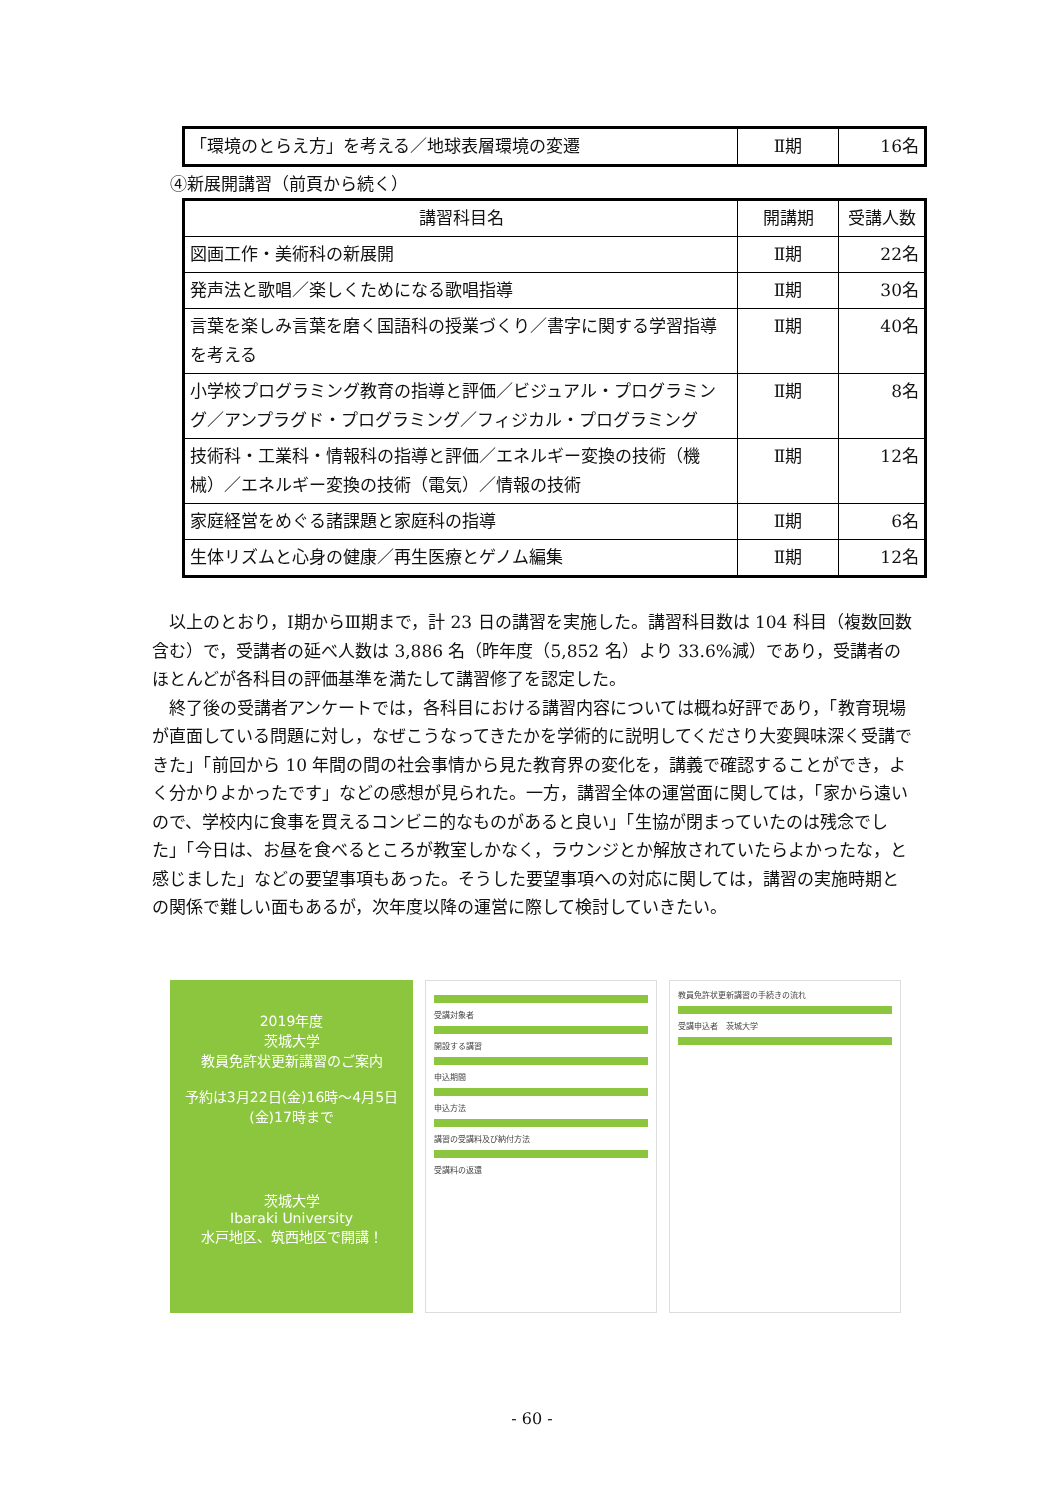| 「環境のとらえ方」を考える／地球表層環境の変遷 | Ⅱ期 | 16名 |
④新展開講習（前頁から続く）
| 講習科目名 | 開講期 | 受講人数 |
| --- | --- | --- |
| 図画工作・美術科の新展開 | Ⅱ期 | 22名 |
| 発声法と歌唱／楽しくためになる歌唱指導 | Ⅱ期 | 30名 |
| 言葉を楽しみ言葉を磨く国語科の授業づくり／書字に関する学習指導を考える | Ⅱ期 | 40名 |
| 小学校プログラミング教育の指導と評価／ビジュアル・プログラミング／アンプラグド・プログラミング／フィジカル・プログラミング | Ⅱ期 | 8名 |
| 技術科・工業科・情報科の指導と評価／エネルギー変換の技術（機械）／エネルギー変換の技術（電気）／情報の技術 | Ⅱ期 | 12名 |
| 家庭経営をめぐる諸課題と家庭科の指導 | Ⅱ期 | 6名 |
| 生体リズムと心身の健康／再生医療とゲノム編集 | Ⅱ期 | 12名 |
以上のとおり，Ⅰ期からⅢ期まで，計 23 日の講習を実施した。講習科目数は 104 科目（複数回数含む）で，受講者の延べ人数は 3,886 名（昨年度（5,852 名）より 33.6%減）であり，受講者のほとんどが各科目の評価基準を満たして講習修了を認定した。
終了後の受講者アンケートでは，各科目における講習内容については概ね好評であり，「教育現場が直面している問題に対し，なぜこうなってきたかを学術的に説明してくださり大変興味深く受講できた」「前回から 10 年間の間の社会事情から見た教育界の変化を，講義で確認することができ，よく分かりよかったです」などの感想が見られた。一方，講習全体の運営面に関しては，「家から遠いので、学校内に食事を買えるコンビニ的なものがあると良い」「生協が閉まっていたのは残念でした」「今日は、お昼を食べるところが教室しかなく，ラウンジとか解放されていたらよかったな，と感じました」などの要望事項もあった。そうした要望事項への対応に関しては，講習の実施時期との関係で難しい面もあるが，次年度以降の運営に際して検討していきたい。
2019年度
茨城大学
教員免許状更新講習のご案内
予約は3月22日(金)16時〜4月5日(金)17時まで
茨城大学
Ibaraki University
水戸地区、筑西地区で開講！
受講対象者
開設する講習
申込期間
申込方法
講習の受講料及び納付方法
受講料の返還
教員免許状更新講習の手続きの流れ
受講申込者　茨城大学
- 60 -